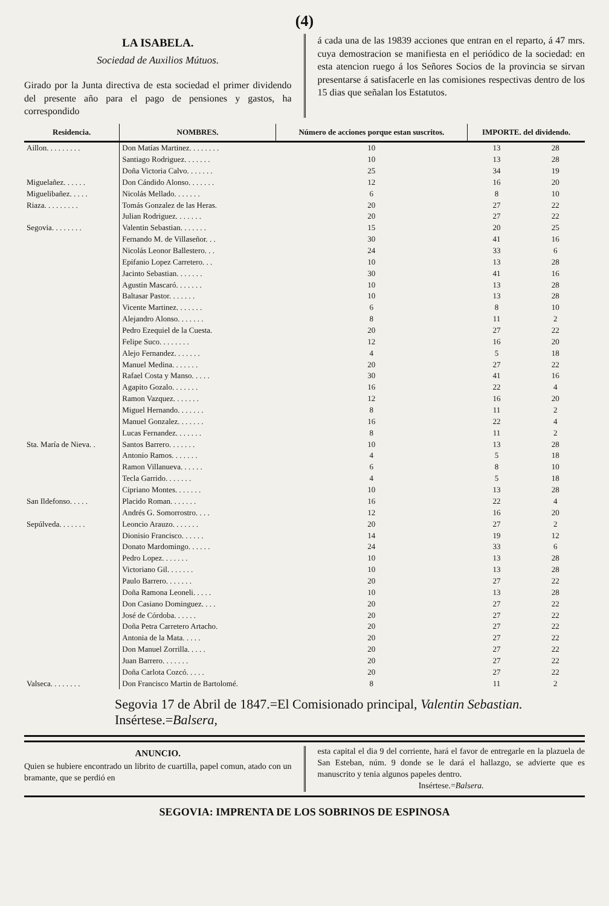(4)
LA ISABELA.
Sociedad de Auxilios Mútuos.
Girado por la Junta directiva de esta sociedad el primer dividendo del presente año para el pago de pensiones y gastos, ha correspondido
á cada una de las 19839 acciones que entran en el reparto, á 47 mrs. cuya demostracion se manifiesta en el periódico de la sociedad: en esta atencion ruego á los Señores Socios de la provincia se sirvan presentarse á satisfacerle en las comisiones respectivas dentro de los 15 dias que señalan los Estatutos.
| Residencia. | NOMBRES. | Número de acciones porque estan suscritos. | IMPORTE. del dividendo. | |
| --- | --- | --- | --- | --- |
| Aillon. . . . . . . . . | Don Matías Martinez. . . . . . . . | 10 | 13 | 28 |
| | Santiago Rodriguez. . . . . . . | 10 | 13 | 28 |
| | Doña Victoria Calvo. . . . . . . | 25 | 34 | 19 |
| Miguelañez. . . . . . | Don Cándido Alonso. . . . . . . | 12 | 16 | 20 |
| Miguelibañez. . . . . | Nicolás Mellado. . . . . . . | 6 | 8 | 10 |
| Riaza. . . . . . . . . | Tomás Gonzalez de las Heras. | 20 | 27 | 22 |
| | Julian Rodriguez. . . . . . . | 20 | 27 | 22 |
| Segovia. . . . . . . . | Valentin Sebastian. . . . . . . | 15 | 20 | 25 |
| | Fernando M. de Villaseñor. . . | 30 | 41 | 16 |
| | Nicolás Leonor Ballestero. . . | 24 | 33 | 6 |
| | Epifanio Lopez Carretero. . . | 10 | 13 | 28 |
| | Jacinto Sebastian. . . . . . . | 30 | 41 | 16 |
| | Agustin Mascaró. . . . . . . | 10 | 13 | 28 |
| | Baltasar Pastor. . . . . . . | 10 | 13 | 28 |
| | Vicente Martinez. . . . . . . | 6 | 8 | 10 |
| | Alejandro Alonso. . . . . . . | 8 | 11 | 2 |
| | Pedro Ezequiel de la Cuesta. | 20 | 27 | 22 |
| | Felipe Suco. . . . . . . . | 12 | 16 | 20 |
| | Alejo Fernandez. . . . . . . | 4 | 5 | 18 |
| | Manuel Medina. . . . . . . | 20 | 27 | 22 |
| | Rafael Costa y Manso. . . . . | 30 | 41 | 16 |
| | Agapito Gozalo. . . . . . . | 16 | 22 | 4 |
| | Ramon Vazquez. . . . . . . | 12 | 16 | 20 |
| | Miguel Hernando. . . . . . . | 8 | 11 | 2 |
| | Manuel Gonzalez. . . . . . . | 16 | 22 | 4 |
| | Lucas Fernandez. . . . . . . | 8 | 11 | 2 |
| Sta. María de Nieva. . | Santos Barrero. . . . . . . | 10 | 13 | 28 |
| | Antonio Ramos. . . . . . . | 4 | 5 | 18 |
| | Ramon Villanueva. . . . . . | 6 | 8 | 10 |
| | Tecla Garrido. . . . . . . | 4 | 5 | 18 |
| | Cipriano Montes. . . . . . . | 10 | 13 | 28 |
| San Ildefonso. . . . . | Placido Roman. . . . . . . | 16 | 22 | 4 |
| | Andrés G. Somorrostro. . . . | 12 | 16 | 20 |
| Sepúlveda. . . . . . . | Leoncio Arauzo. . . . . . . | 20 | 27 | 2 |
| | Dionisio Francisco. . . . . . | 14 | 19 | 12 |
| | Donato Mardomingo. . . . . . | 24 | 33 | 6 |
| | Pedro Lopez. . . . . . . | 10 | 13 | 28 |
| | Victoriano Gil. . . . . . . | 10 | 13 | 28 |
| | Paulo Barrero. . . . . . . | 20 | 27 | 22 |
| | Doña Ramona Leoneli. . . . . | 10 | 13 | 28 |
| | Don Casiano Dominguez. . . . | 20 | 27 | 22 |
| | José de Córdoba. . . . . . | 20 | 27 | 22 |
| | Doña Petra Carretero Artacho. | 20 | 27 | 22 |
| | Antonia de la Mata. . . . . | 20 | 27 | 22 |
| | Don Manuel Zorrilla. . . . . | 20 | 27 | 22 |
| | Juan Barrero. . . . . . . | 20 | 27 | 22 |
| | Doña Carlota Cozcó. . . . . | 20 | 27 | 22 |
| Valseca. . . . . . . . | Don Francisco Martin de Bartolomé. | 8 | 11 | 2 |
Segovia 17 de Abril de 1847.=El Comisionado principal, Valentin Sebastian.
Insértese.=Balsera,
ANUNCIO.
Quien se hubiere encontrado un librito de cuartilla, papel comun, atado con un bramante, que se perdió en
esta capital el dia 9 del corriente, hará el favor de entregarle en la plazuela de San Esteban, núm. 9 donde se le dará el hallazgo, se advierte que es manuscrito y tenia algunos papeles dentro.
Insértese.=Balsera.
SEGOVIA: IMPRENTA DE LOS SOBRINOS DE ESPINOSA